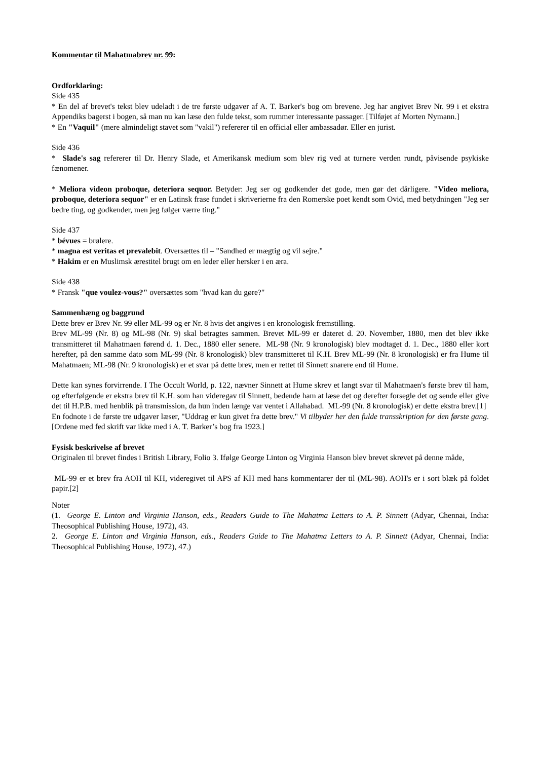Kommentar til Mahatmabrev nr. 99:
Ordforklaring:
Side 435
* En del af brevet's tekst blev udeladt i de tre første udgaver af A. T. Barker's bog om brevene. Jeg har angivet Brev Nr. 99 i et ekstra Appendiks bagerst i bogen, så man nu kan læse den fulde tekst, som rummer interessante passager. [Tilføjet af Morten Nymann.]
* En "Vaquil" (mere almindeligt stavet som "vakil") refererer til en official eller ambassadør. Eller en jurist.
Side 436
* Slade's sag refererer til Dr. Henry Slade, et Amerikansk medium som blev rig ved at turnere verden rundt, påvisende psykiske fænomener.
* Meliora videon proboque, deteriora sequor. Betyder: Jeg ser og godkender det gode, men gør det dårligere. "Video meliora, proboque, deteriora sequor" er en Latinsk frase fundet i skriverierne fra den Romerske poet kendt som Ovid, med betydningen "Jeg ser bedre ting, og godkender, men jeg følger værre ting."
Side 437
* bévues = brølere.
* magna est veritas et prevalebit. Oversættes til – "Sandhed er mægtig og vil sejre."
* Hakim er en Muslimsk ærestitel brugt om en leder eller hersker i en æra.
Side 438
* Fransk "que voulez-vous?" oversættes som "hvad kan du gøre?"
Sammenhæng og baggrund
Dette brev er Brev Nr. 99 eller ML-99 og er Nr. 8 hvis det angives i en kronologisk fremstilling.
Brev ML-99 (Nr. 8) og ML-98 (Nr. 9) skal betragtes sammen. Brevet ML-99 er dateret d. 20. November, 1880, men det blev ikke transmitteret til Mahatmaen førend d. 1. Dec., 1880 eller senere. ML-98 (Nr. 9 kronologisk) blev modtaget d. 1. Dec., 1880 eller kort herefter, på den samme dato som ML-99 (Nr. 8 kronologisk) blev transmitteret til K.H. Brev ML-99 (Nr. 8 kronologisk) er fra Hume til Mahatmaen; ML-98 (Nr. 9 kronologisk) er et svar på dette brev, men er rettet til Sinnett snarere end til Hume.
Dette kan synes forvirrende. I The Occult World, p. 122, nævner Sinnett at Hume skrev et langt svar til Mahatmaen's første brev til ham, og efterfølgende er ekstra brev til K.H. som han videregav til Sinnett, bedende ham at læse det og derefter forsegle det og sende eller give det til H.P.B. med henblik på transmission, da hun inden længe var ventet i Allahabad. ML-99 (Nr. 8 kronologisk) er dette ekstra brev.[1]
En fodnote i de første tre udgaver læser, "Uddrag er kun givet fra dette brev." Vi tilbyder her den fulde transskription for den første gang. [Ordene med fed skrift var ikke med i A. T. Barker’s bog fra 1923.]
Fysisk beskrivelse af brevet
Originalen til brevet findes i British Library, Folio 3. Ifølge George Linton og Virginia Hanson blev brevet skrevet på denne måde,
ML-99 er et brev fra AOH til KH, videregivet til APS af KH med hans kommentarer der til (ML-98). AOH's er i sort blæk på foldet papir.[2]
Noter
(1. George E. Linton and Virginia Hanson, eds., Readers Guide to The Mahatma Letters to A. P. Sinnett (Adyar, Chennai, India: Theosophical Publishing House, 1972), 43.
2. George E. Linton and Virginia Hanson, eds., Readers Guide to The Mahatma Letters to A. P. Sinnett (Adyar, Chennai, India: Theosophical Publishing House, 1972), 47.)